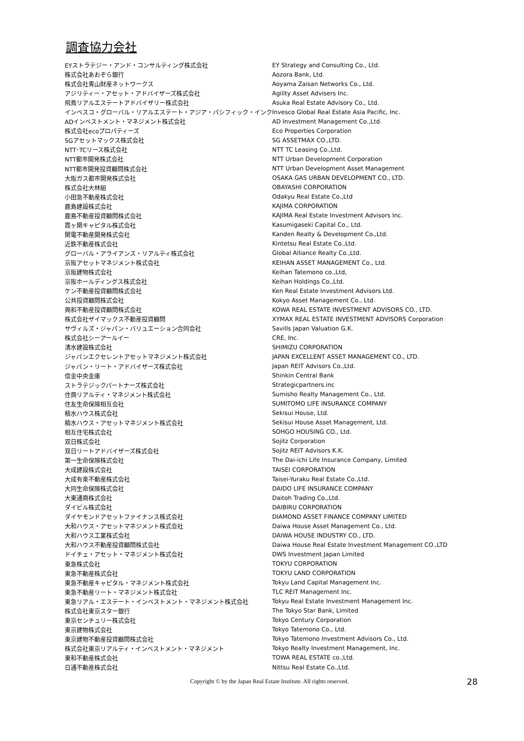調査協力会社
| EYストラテジー・アンド・コンサルティング株式会社 | EY Strategy and Consulting Co., Ltd. |
| 株式会社あおぞら銀行 | Aozora Bank, Ltd. |
| 株式会社青山財産ネットワークス | Aoyama Zaisan Networks Co., Ltd. |
| アジリティー・アセット・アドバイザーズ株式会社 | Agility Asset Advisers Inc. |
| 飛鳥リアルエステートアドバイザリー株式会社 | Asuka Real Estate Advisory Co., Ltd. |
| インベスコ・グローバル・リアルエステート・アジア・パシフィック・インク | Invesco Global Real Estate Asia Pacific, Inc. |
| ADインベストメント・マネジメント株式会社 | AD Investment Management Co.,Ltd. |
| 株式会社ecoプロパティーズ | Eco Properties Corporation |
| SGアセットマックス株式会社 | SG ASSETMAX CO.,LTD. |
| NTT･TCリース株式会社 | NTT TC Leasing Co.,Ltd. |
| NTT都市開発株式会社 | NTT Urban Development Corporation |
| NTT都市開発投資顧問株式会社 | NTT Urban Development Asset Management |
| 大阪ガス都市開発株式会社 | OSAKA GAS URBAN DEVELOPMENT CO., LTD. |
| 株式会社大林組 | OBAYASHI CORPORATION |
| 小田急不動産株式会社 | Odakyu Real Estate Co.,Ltd |
| 鹿島建設株式会社 | KAJIMA CORPORATION |
| 鹿島不動産投資顧問株式会社 | KAJIMA Real Estate Investment Advisors Inc. |
| 霞ヶ関キャピタル株式会社 | Kasumigaseki Capital Co., Ltd. |
| 関電不動産開発株式会社 | Kanden Realty & Development Co.,Ltd. |
| 近鉄不動産株式会社 | Kintetsu Real Estate Co.,Ltd. |
| グローバル・アライアンス・リアルティ株式会社 | Global Alliance Realty Co.,Ltd. |
| 京阪アセットマネジメント株式会社 | KEIHAN ASSET MANAGEMENT Co., Ltd. |
| 京阪建物株式会社 | Keihan Tatemono co.,Ltd, |
| 京阪ホールディングス株式会社 | Keihan Holdings Co.,Ltd. |
| ケン不動産投資顧問株式会社 | Ken Real Estate Investment Advisors Ltd. |
| 公共投資顧問株式会社 | Kokyo Asset Management Co., Ltd. |
| 興和不動産投資顧問株式会社 | KOWA REAL ESTATE INVESTMENT ADVISORS CO., LTD. |
| 株式会社ザイマックス不動産投資顧問 | XYMAX REAL ESTATE INVESTMENT ADVISORS Corporation |
| サヴィルズ・ジャパン・バリュエーション合同会社 | Savills Japan Valuation G.K. |
| 株式会社シーアールイー | CRE, Inc. |
| 清水建設株式会社 | SHIMIZU CORPORATION |
| ジャパンエクセレントアセットマネジメント株式会社 | JAPAN EXCELLENT ASSET MANAGEMENT CO., LTD. |
| ジャパン・リート・アドバイザーズ株式会社 | Japan REIT Advisors Co.,Ltd. |
| 信金中央金庫 | Shinkin Central Bank |
| ストラテジックパートナーズ株式会社 | Strategicpartners.inc |
| 住商リアルティ・マネジメント株式会社 | Sumisho Realty Management Co., Ltd. |
| 住友生命保険相互会社 | SUMITOMO LIFE INSURANCE COMPANY |
| 積水ハウス株式会社 | Sekisui House, Ltd. |
| 積水ハウス・アセットマネジメント株式会社 | Sekisui House Asset Management, Ltd. |
| 相互住宅株式会社 | SOHGO HOUSING CO., Ltd. |
| 双日株式会社 | Sojitz Corporation |
| 双日リートアドバイザーズ株式会社 | Sojitz REIT Advisors K.K. |
| 第一生命保険株式会社 | The Dai-ichi Life Insurance Company, Limited |
| 大成建設株式会社 | TAISEI CORPORATION |
| 大成有楽不動産株式会社 | Taisei-Yuraku Real Estate Co.,Ltd. |
| 大同生命保険株式会社 | DAIDO LIFE INSURANCE COMPANY |
| 大東通商株式会社 | Daitoh Trading Co.,Ltd. |
| ダイビル株式会社 | DAIBIRU CORPORATION |
| ダイヤモンドアセットファイナンス株式会社 | DIAMOND ASSET FINANCE COMPANY LIMITED |
| 大和ハウス・アセットマネジメント株式会社 | Daiwa House Asset Management Co., Ltd. |
| 大和ハウス工業株式会社 | DAIWA HOUSE INDUSTRY CO., LTD. |
| 大和ハウス不動産投資顧問株式会社 | Daiwa House Real Estate Investment Management CO.,LTD |
| ドイチェ・アセット・マネジメント株式会社 | DWS Investment Japan Limited |
| 東急株式会社 | TOKYU CORPORATION |
| 東急不動産株式会社 | TOKYU LAND CORPORATION |
| 東急不動産キャピタル・マネジメント株式会社 | Tokyu Land Capital Management Inc. |
| 東急不動産リート・マネジメント株式会社 | TLC REIT Management Inc. |
| 東急リアル・エステート・インベストメント・マネジメント株式会社 | Tokyu Real Estate Investment Management Inc. |
| 株式会社東京スター銀行 | The Tokyo Star Bank, Limited |
| 東京センチュリー株式会社 | Tokyo Century Corporation |
| 東京建物株式会社 | Tokyo Tatemono Co., Ltd. |
| 東京建物不動産投資顧問株式会社 | Tokyo Tatemono Investment Advisors Co., Ltd. |
| 株式会社東京リアルティ・インベストメント・マネジメント | Tokyo Realty Investment Management, Inc. |
| 東和不動産株式会社 | TOWA REAL ESTATE co.,Ltd. |
| 日通不動産株式会社 | Nittsu Real Estate Co.,Ltd. |
Copyright © by the Japan Real Estate Institute. All rights reserved.
28